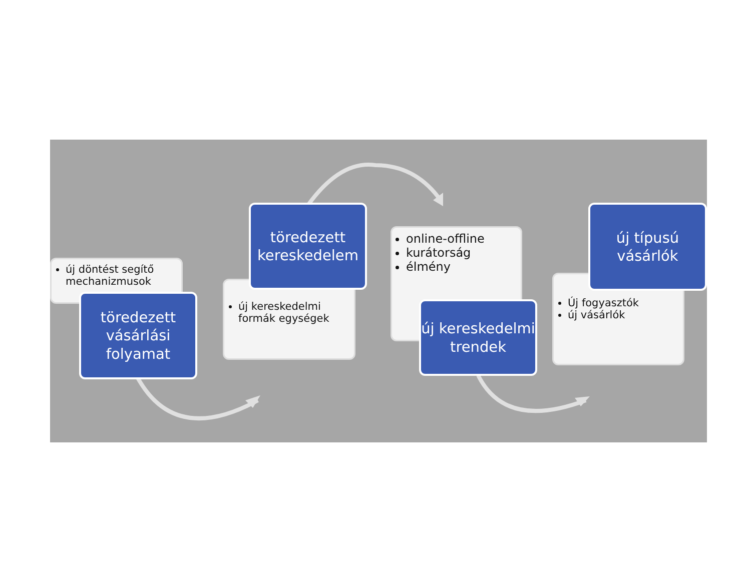új döntést segítő mechanizmusok
töredezett vásárlási folyamat
új kereskedelmi formák egységek
töredezett kereskedelem
online-offline
kurátorság
élmény
új kereskedelmi trendek
Új fogyasztók
új vásárlók
új típusú vásárlók